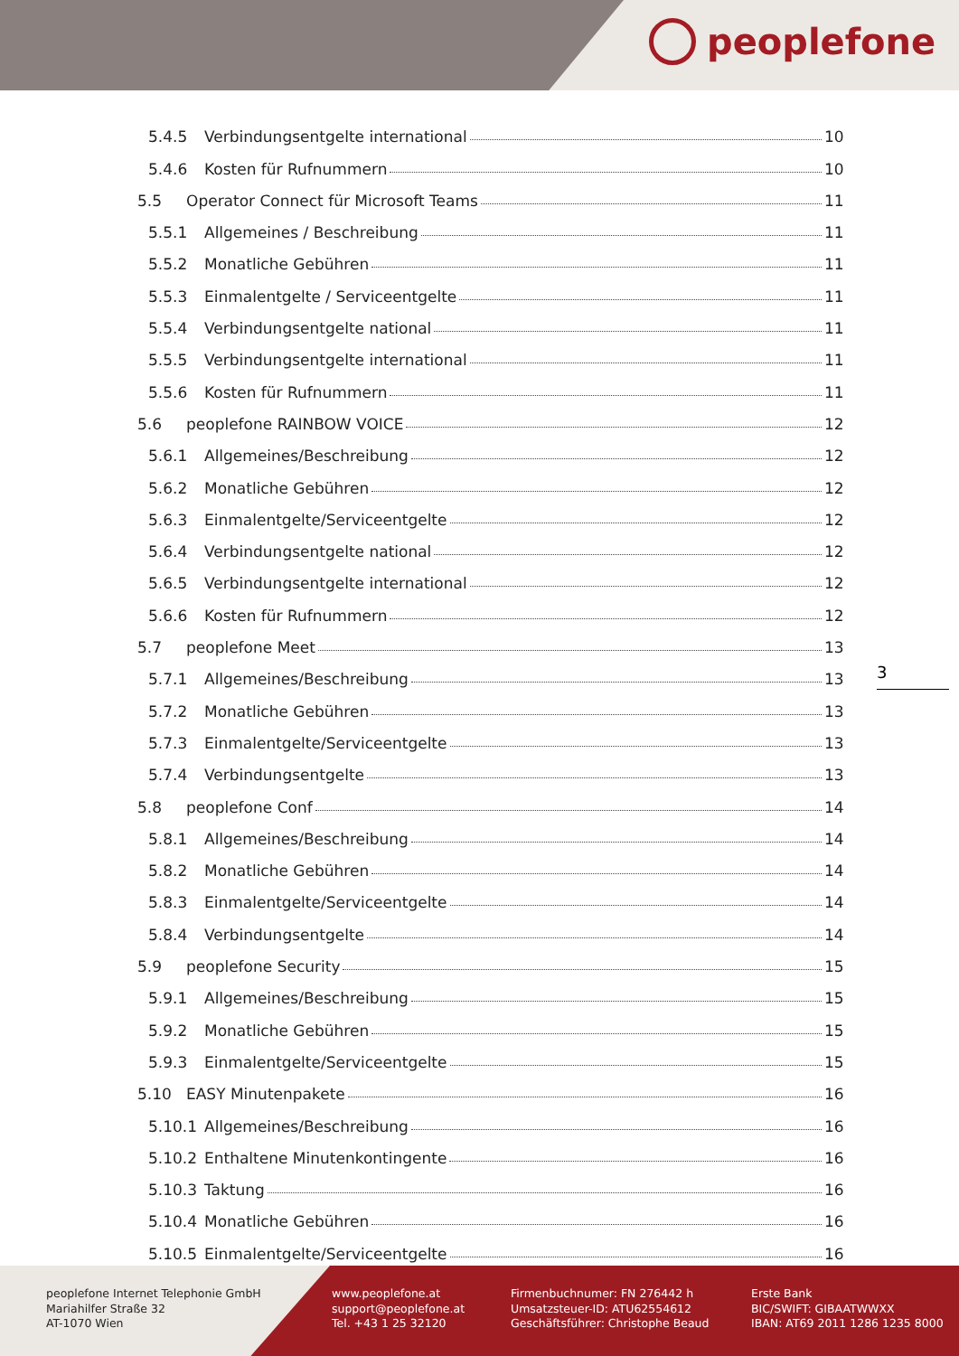peoplefone
5.4.5 Verbindungsentgelte international 10
5.4.6 Kosten für Rufnummern 10
5.5 Operator Connect für Microsoft Teams 11
5.5.1 Allgemeines / Beschreibung 11
5.5.2 Monatliche Gebühren 11
5.5.3 Einmalentgelte / Serviceentgelte 11
5.5.4 Verbindungsentgelte national 11
5.5.5 Verbindungsentgelte international 11
5.5.6 Kosten für Rufnummern 11
5.6 peoplefone RAINBOW VOICE 12
5.6.1 Allgemeines/Beschreibung 12
5.6.2 Monatliche Gebühren 12
5.6.3 Einmalentgelte/Serviceentgelte 12
5.6.4 Verbindungsentgelte national 12
5.6.5 Verbindungsentgelte international 12
5.6.6 Kosten für Rufnummern 12
5.7 peoplefone Meet 13
5.7.1 Allgemeines/Beschreibung 13
5.7.2 Monatliche Gebühren 13
5.7.3 Einmalentgelte/Serviceentgelte 13
5.7.4 Verbindungsentgelte 13
5.8 peoplefone Conf 14
5.8.1 Allgemeines/Beschreibung 14
5.8.2 Monatliche Gebühren 14
5.8.3 Einmalentgelte/Serviceentgelte 14
5.8.4 Verbindungsentgelte 14
5.9 peoplefone Security 15
5.9.1 Allgemeines/Beschreibung 15
5.9.2 Monatliche Gebühren 15
5.9.3 Einmalentgelte/Serviceentgelte 15
5.10 EASY Minutenpakete 16
5.10.1 Allgemeines/Beschreibung 16
5.10.2 Enthaltene Minutenkontingente 16
5.10.3 Taktung 16
5.10.4 Monatliche Gebühren 16
5.10.5 Einmalentgelte/Serviceentgelte 16
3
peoplefone Internet Telephonie GmbH
Mariahilfer Straße 32
AT-1070 Wien
www.peoplefone.at
support@peoplefone.at
Tel. +43 1 25 32120
Firmenbuchnumer: FN 276442 h
Umsatzsteuer-ID: ATU62554612
Geschäftsführer: Christophe Beaud
Erste Bank
BIC/SWIFT: GIBAATWWXX
IBAN: AT69 2011 1286 1235 8000